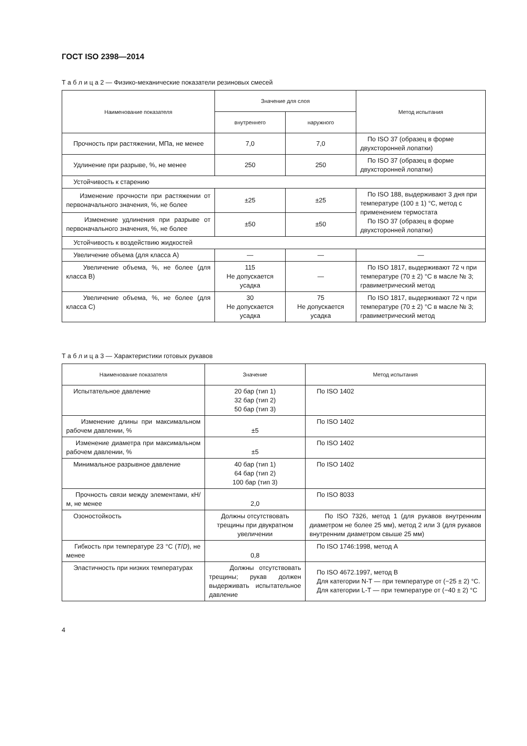ГОСТ ISO 2398—2014
Т а б л и ц а 2 — Физико-механические показатели резиновых смесей
| Наименование показателя | Значение для слоя | | Метод испытания |
| --- | --- | --- | --- |
| | внутреннего | наружного | |
| Прочность при растяжении, МПа, не менее | 7,0 | 7,0 | По ISO 37 (образец в форме двухсторонней лопатки) |
| Удлинение при разрыве, %, не менее | 250 | 250 | По ISO 37 (образец в форме двухсторонней лопатки) |
| Устойчивость к старению | | | |
| Изменение прочности при растяжении от первоначального значения, %, не более | ±25 | ±25 | По ISO 188, выдерживают 3 дня при температуре (100 ± 1) °С, метод с применением термостата По ISO 37 (образец в форме двухсторонней лопатки) |
| Изменение удлинения при разрыве от первоначального значения, %, не более | ±50 | ±50 | |
| Устойчивость к воздействию жидкостей | | | |
| Увеличение объема (для класса А) | — | — | — |
| Увеличение объема, %, не более (для класса В) | 115 Не допускается усадка | — | По ISO 1817, выдерживают 72 ч при температуре (70 ± 2) °С в масле № 3; гравиметрический метод |
| Увеличение объема, %, не более (для класса С) | 30 Не допускается усадка | 75 Не допускается усадка | По ISO 1817, выдерживают 72 ч при температуре (70 ± 2) °С в масле № 3; гравиметрический метод |
Т а б л и ц а 3 — Характеристики готовых рукавов
| Наименование показателя | Значение | Метод испытания |
| --- | --- | --- |
| Испытательное давление | 20 бар (тип 1) 32 бар (тип 2) 50 бар (тип 3) | По ISO 1402 |
| Изменение длины при максимальном рабочем давлении, % | ±5 | По ISO 1402 |
| Изменение диаметра при максимальном рабочем давлении, % | ±5 | По ISO 1402 |
| Минимальное разрывное давление | 40 бар (тип 1) 64 бар (тип 2) 100 бар (тип 3) | По ISO 1402 |
| Прочность связи между элементами, кН/м, не менее | 2,0 | По ISO 8033 |
| Озоностойкость | Должны отсутствовать трещины при двукратном увеличении | По ISO 7326, метод 1 (для рукавов внутренним диаметром не более 25 мм), метод 2 или 3 (для рукавов внутренним диаметром свыше 25 мм) |
| Гибкость при температуре 23 °С ( T / D ), не менее | 0,8 | По ISO 1746:1998, метод А |
| Эластичность при низких температурах | Должны отсутствовать трещины; рукав должен выдерживать испытательное давление | По ISO 4672.1997, метод В Для категории N-T — при температуре от (−25 ± 2) °С. Для категории L-T — при температуре от (−40 ± 2) °С |
4